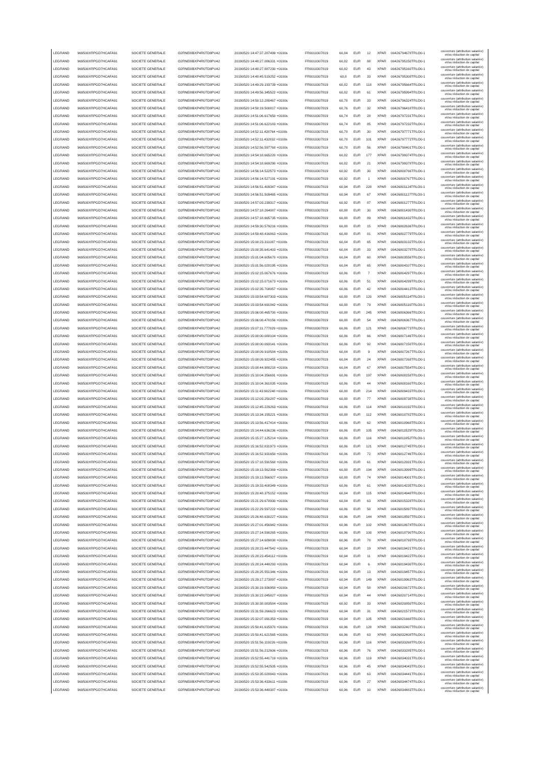| LEGRAND | 969500XRPGD7HCAFA91 | SOCIETE GENERALE | O2RNE8IBXP4R0TD8PU42 | 20190520 14:47:37.287499 +0100s | FR0010307819 | 60,84 | EUR | 12 | XPAR | 00426794678TRLO0-1 | couverture (attribution salariée) et/ou réduction de capital |
| LEGRAND | 969500XRPGD7HCAFA91 | SOCIETE GENERALE | O2RNE8IBXP4R0TD8PU42 | 20190520 14:48:27.086331 +0100s | FR0010307819 | 60,82 | EUR | 88 | XPAR | 00426795150TRLO0-1 | couverture (attribution salariée) et/ou réduction de capital |
| LEGRAND | 969500XRPGD7HCAFA91 | SOCIETE GENERALE | O2RNE8IBXP4R0TD8PU42 | 20190520 14:48:27.887230 +0100s | FR0010307819 | 60,82 | EUR | 43 | XPAR | 00426795160TRLO0-1 | couverture (attribution salariée) et/ou réduction de capital |
| LEGRAND | 969500XRPGD7HCAFA91 | SOCIETE GENERALE | O2RNE8IBXP4R0TD8PU42 | 20190520 14:48:45.519252 +0100s | FR0010307819 | 60,8 | EUR | 33 | XPAR | 00426795308TRLO0-1 | couverture (attribution salariée) et/ou réduction de capital |
| LEGRAND | 969500XRPGD7HCAFA91 | SOCIETE GENERALE | O2RNE8IBXP4R0TD8PU42 | 20190520 14:49:29.193739 +0100s | FR0010307819 | 60,82 | EUR | 118 | XPAR | 00426795664TRLO0-1 | couverture (attribution salariée) et/ou réduction de capital |
| LEGRAND | 969500XRPGD7HCAFA91 | SOCIETE GENERALE | O2RNE8IBXP4R0TD8PU42 | 20190520 14:49:56.345522 +0100s | FR0010307819 | 60,82 | EUR | 61 | XPAR | 00426795994TRLO0-1 | couverture (attribution salariée) et/ou réduction de capital |
| LEGRAND | 969500XRPGD7HCAFA91 | SOCIETE GENERALE | O2RNE8IBXP4R0TD8PU42 | 20190520 14:50:12.280467 +0100s | FR0010307819 | 60,78 | EUR | 33 | XPAR | 00426796324TRLO0-1 | couverture (attribution salariée) et/ou réduction de capital |
| LEGRAND | 969500XRPGD7HCAFA91 | SOCIETE GENERALE | O2RNE8IBXP4R0TD8PU42 | 20190520 14:50:19.500817 +0100s | FR0010307819 | 60,76 | EUR | 32 | XPAR | 00426796418TRLO0-1 | couverture (attribution salariée) et/ou réduction de capital |
| LEGRAND | 969500XRPGD7HCAFA91 | SOCIETE GENERALE | O2RNE8IBXP4R0TD8PU42 | 20190520 14:51:06.617650 +0100s | FR0010307819 | 60,74 | EUR | 28 | XPAR | 00426797231TRLO0-1 | couverture (attribution salariée) et/ou réduction de capital |
| LEGRAND | 969500XRPGD7HCAFA91 | SOCIETE GENERALE | O2RNE8IBXP4R0TD8PU42 | 20190520 14:51:06.622183 +0100s | FR0010307819 | 60,74 | EUR | 85 | XPAR | 00426797232TRLO0-1 | couverture (attribution salariée) et/ou réduction de capital |
| LEGRAND | 969500XRPGD7HCAFA91 | SOCIETE GENERALE | O2RNE8IBXP4R0TD8PU42 | 20190520 14:52:11.428764 +0100s | FR0010307819 | 60,78 | EUR | 30 | XPAR | 00426797771TRLO0-1 | couverture (attribution salariée) et/ou réduction de capital |
| LEGRAND | 969500XRPGD7HCAFA91 | SOCIETE GENERALE | O2RNE8IBXP4R0TD8PU42 | 20190520 14:52:11.432832 +0100s | FR0010307819 | 60,78 | EUR | 101 | XPAR | 00426797772TRLO0-1 | couverture (attribution salariée) et/ou réduction de capital |
| LEGRAND | 969500XRPGD7HCAFA91 | SOCIETE GENERALE | O2RNE8IBXP4R0TD8PU42 | 20190520 14:52:56.597768 +0100s | FR0010307819 | 60,78 | EUR | 56 | XPAR | 00426798401TRLO0-1 | couverture (attribution salariée) et/ou réduction de capital |
| LEGRAND | 969500XRPGD7HCAFA91 | SOCIETE GENERALE | O2RNE8IBXP4R0TD8PU42 | 20190520 14:54:18.665220 +0100s | FR0010307819 | 60,82 | EUR | 177 | XPAR | 00426799374TRLO0-1 | couverture (attribution salariée) et/ou réduction de capital |
| LEGRAND | 969500XRPGD7HCAFA91 | SOCIETE GENERALE | O2RNE8IBXP4R0TD8PU42 | 20190520 14:54:18.669290 +0100s | FR0010307819 | 60,82 | EUR | 21 | XPAR | 00426799378TRLO0-1 | couverture (attribution salariée) et/ou réduction de capital |
| LEGRAND | 969500XRPGD7HCAFA91 | SOCIETE GENERALE | O2RNE8IBXP4R0TD8PU42 | 20190520 14:56:14.522573 +0100s | FR0010307819 | 60,92 | EUR | 30 | XPAR | 00426800766TRLO0-1 | couverture (attribution salariée) et/ou réduction de capital |
| LEGRAND | 969500XRPGD7HCAFA91 | SOCIETE GENERALE | O2RNE8IBXP4R0TD8PU42 | 20190520 14:56:14.527191 +0100s | FR0010307819 | 60,92 | EUR | 1 | XPAR | 00426800767TRLO0-1 | couverture (attribution salariée) et/ou réduction de capital |
| LEGRAND | 969500XRPGD7HCAFA91 | SOCIETE GENERALE | O2RNE8IBXP4R0TD8PU42 | 20190520 14:56:51.409347 +0100s | FR0010307819 | 60,94 | EUR | 228 | XPAR | 00426801124TRLO0-1 | couverture (attribution salariée) et/ou réduction de capital |
| LEGRAND | 969500XRPGD7HCAFA91 | SOCIETE GENERALE | O2RNE8IBXP4R0TD8PU42 | 20190520 14:56:51.509465 +0100s | FR0010307819 | 60,94 | EUR | 67 | XPAR | 00426801127TRLO0-1 | couverture (attribution salariée) et/ou réduction de capital |
| LEGRAND | 969500XRPGD7HCAFA91 | SOCIETE GENERALE | O2RNE8IBXP4R0TD8PU42 | 20190520 14:57:03.239317 +0100s | FR0010307819 | 60,92 | EUR | 87 | XPAR | 00426801277TRLO0-1 | couverture (attribution salariée) et/ou réduction de capital |
| LEGRAND | 969500XRPGD7HCAFA91 | SOCIETE GENERALE | O2RNE8IBXP4R0TD8PU42 | 20190520 14:57:18.264087 +0100s | FR0010307819 | 60,88 | EUR | 30 | XPAR | 00426801430TRLO0-1 | couverture (attribution salariée) et/ou réduction de capital |
| LEGRAND | 969500XRPGD7HCAFA91 | SOCIETE GENERALE | O2RNE8IBXP4R0TD8PU42 | 20190520 14:57:18.665735 +0100s | FR0010307819 | 60,88 | EUR | 89 | XPAR | 00426801432TRLO0-1 | couverture (attribution salariée) et/ou réduction de capital |
| LEGRAND | 969500XRPGD7HCAFA91 | SOCIETE GENERALE | O2RNE8IBXP4R0TD8PU42 | 20190520 14:59:30.579216 +0100s | FR0010307819 | 60,88 | EUR | 15 | XPAR | 00426802636TRLO0-1 | couverture (attribution salariée) et/ou réduction de capital |
| LEGRAND | 969500XRPGD7HCAFA91 | SOCIETE GENERALE | O2RNE8IBXP4R0TD8PU42 | 20190520 14:59:48.416863 +0100s | FR0010307819 | 60,88 | EUR | 81 | XPAR | 00426802779TRLO0-1 | couverture (attribution salariée) et/ou réduction de capital |
| LEGRAND | 969500XRPGD7HCAFA91 | SOCIETE GENERALE | O2RNE8IBXP4R0TD8PU42 | 20190520 15:00:23.311087 +0100s | FR0010307819 | 60,84 | EUR | 65 | XPAR | 00426803132TRLO0-1 | couverture (attribution salariée) et/ou réduction de capital |
| LEGRAND | 969500XRPGD7HCAFA91 | SOCIETE GENERALE | O2RNE8IBXP4R0TD8PU42 | 20190520 15:00:35.641403 +0100s | FR0010307819 | 60,84 | EUR | 33 | XPAR | 00426803278TRLO0-1 | couverture (attribution salariée) et/ou réduction de capital |
| LEGRAND | 969500XRPGD7HCAFA91 | SOCIETE GENERALE | O2RNE8IBXP4R0TD8PU42 | 20190520 15:01:04.605670 +0100s | FR0010307819 | 60,84 | EUR | 60 | XPAR | 00426803556TRLO0-1 | couverture (attribution salariée) et/ou réduction de capital |
| LEGRAND | 969500XRPGD7HCAFA91 | SOCIETE GENERALE | O2RNE8IBXP4R0TD8PU42 | 20190520 15:01:56.028195 +0100s | FR0010307819 | 60,84 | EUR | 65 | XPAR | 00426804107TRLO0-1 | couverture (attribution salariée) et/ou réduction de capital |
| LEGRAND | 969500XRPGD7HCAFA91 | SOCIETE GENERALE | O2RNE8IBXP4R0TD8PU42 | 20190520 15:02:15.067676 +0100s | FR0010307819 | 60,86 | EUR | 7 | XPAR | 00426804297TRLO0-1 | couverture (attribution salariée) et/ou réduction de capital |
| LEGRAND | 969500XRPGD7HCAFA91 | SOCIETE GENERALE | O2RNE8IBXP4R0TD8PU42 | 20190520 15:02:15.071673 +0100s | FR0010307819 | 60,86 | EUR | 51 | XPAR | 00426804299TRLO0-1 | couverture (attribution salariée) et/ou réduction de capital |
| LEGRAND | 969500XRPGD7HCAFA91 | SOCIETE GENERALE | O2RNE8IBXP4R0TD8PU42 | 20190520 15:02:35.708057 +0100s | FR0010307819 | 60,86 | EUR | 42 | XPAR | 00426804413TRLO0-1 | couverture (attribution salariée) et/ou réduction de capital |
| LEGRAND | 969500XRPGD7HCAFA91 | SOCIETE GENERALE | O2RNE8IBXP4R0TD8PU42 | 20190520 15:03:54.687303 +0100s | FR0010307819 | 60,88 | EUR | 120 | XPAR | 00426805114TRLO0-1 | couverture (attribution salariée) et/ou réduction de capital |
| LEGRAND | 969500XRPGD7HCAFA91 | SOCIETE GENERALE | O2RNE8IBXP4R0TD8PU42 | 20190520 15:03:54.691842 +0100s | FR0010307819 | 60,88 | EUR | 79 | XPAR | 00426805116TRLO0-1 | couverture (attribution salariée) et/ou réduction de capital |
| LEGRAND | 969500XRPGD7HCAFA91 | SOCIETE GENERALE | O2RNE8IBXP4R0TD8PU42 | 20190520 15:06:08.465700 +0100s | FR0010307819 | 60,88 | EUR | 245 | XPAR | 00426806366TRLO0-1 | couverture (attribution salariée) et/ou réduction de capital |
| LEGRAND | 969500XRPGD7HCAFA91 | SOCIETE GENERALE | O2RNE8IBXP4R0TD8PU42 | 20190520 15:06:08.470156 +0100s | FR0010307819 | 60,88 | EUR | 54 | XPAR | 00426806367TRLO0-1 | couverture (attribution salariée) et/ou réduction de capital |
| LEGRAND | 969500XRPGD7HCAFA91 | SOCIETE GENERALE | O2RNE8IBXP4R0TD8PU42 | 20190520 15:07:11.777829 +0100s | FR0010307819 | 60,86 | EUR | 121 | XPAR | 00426806773TRLO0-1 | couverture (attribution salariée) et/ou réduction de capital |
| LEGRAND | 969500XRPGD7HCAFA91 | SOCIETE GENERALE | O2RNE8IBXP4R0TD8PU42 | 20190520 15:08:00.088104 +0100s | FR0010307819 | 60,86 | EUR | 66 | XPAR | 00426807146TRLO0-1 | couverture (attribution salariée) et/ou réduction de capital |
| LEGRAND | 969500XRPGD7HCAFA91 | SOCIETE GENERALE | O2RNE8IBXP4R0TD8PU42 | 20190520 15:08:00.093141 +0100s | FR0010307819 | 60,86 | EUR | 92 | XPAR | 00426807150TRLO0-1 | couverture (attribution salariée) et/ou réduction de capital |
| LEGRAND | 969500XRPGD7HCAFA91 | SOCIETE GENERALE | O2RNE8IBXP4R0TD8PU42 | 20190520 15:08:09.918584 +0100s | FR0010307819 | 60,84 | EUR | 9 | XPAR | 00426807267TRLO0-1 | couverture (attribution salariée) et/ou réduction de capital |
| LEGRAND | 969500XRPGD7HCAFA91 | SOCIETE GENERALE | O2RNE8IBXP4R0TD8PU42 | 20190520 15:08:09.922455 +0100s | FR0010307819 | 60,84 | EUR | 24 | XPAR | 00426807268TRLO0-1 | couverture (attribution salariée) et/ou réduction de capital |
| LEGRAND | 969500XRPGD7HCAFA91 | SOCIETE GENERALE | O2RNE8IBXP4R0TD8PU42 | 20190520 15:08:44.988218 +0100s | FR0010307819 | 60,84 | EUR | 67 | XPAR | 00426807554TRLO0-1 | couverture (attribution salariée) et/ou réduction de capital |
| LEGRAND | 969500XRPGD7HCAFA91 | SOCIETE GENERALE | O2RNE8IBXP4R0TD8PU42 | 20190520 15:10:04.356691 +0100s | FR0010307819 | 60,86 | EUR | 197 | XPAR | 00426808158TRLO0-1 | couverture (attribution salariée) et/ou réduction de capital |
| LEGRAND | 969500XRPGD7HCAFA91 | SOCIETE GENERALE | O2RNE8IBXP4R0TD8PU42 | 20190520 15:10:04.361835 +0100s | FR0010307819 | 60,86 | EUR | 44 | XPAR | 00426808160TRLO0-1 | couverture (attribution salariée) et/ou réduction de capital |
| LEGRAND | 969500XRPGD7HCAFA91 | SOCIETE GENERALE | O2RNE8IBXP4R0TD8PU42 | 20190520 15:11:43.902248 +0100s | FR0010307819 | 60,88 | EUR | 214 | XPAR | 00426809433TRLO0-1 | couverture (attribution salariée) et/ou réduction de capital |
| LEGRAND | 969500XRPGD7HCAFA91 | SOCIETE GENERALE | O2RNE8IBXP4R0TD8PU42 | 20190520 15:12:03.250287 +0100s | FR0010307819 | 60,88 | EUR | 77 | XPAR | 00426809738TRLO0-1 | couverture (attribution salariée) et/ou réduction de capital |
| LEGRAND | 969500XRPGD7HCAFA91 | SOCIETE GENERALE | O2RNE8IBXP4R0TD8PU42 | 20190520 15:12:45.229263 +0100s | FR0010307819 | 60,86 | EUR | 114 | XPAR | 00426810192TRLO0-1 | couverture (attribution salariée) et/ou réduction de capital |
| LEGRAND | 969500XRPGD7HCAFA91 | SOCIETE GENERALE | O2RNE8IBXP4R0TD8PU42 | 20190520 15:13:34.155221 +0100s | FR0010307819 | 60,88 | EUR | 112 | XPAR | 00426810782TRLO0-1 | couverture (attribution salariée) et/ou réduction de capital |
| LEGRAND | 969500XRPGD7HCAFA91 | SOCIETE GENERALE | O2RNE8IBXP4R0TD8PU42 | 20190520 15:13:56.417414 +0100s | FR0010307819 | 60,86 | EUR | 62 | XPAR | 00426810968TRLO0-1 | couverture (attribution salariée) et/ou réduction de capital |
| LEGRAND | 969500XRPGD7HCAFA91 | SOCIETE GENERALE | O2RNE8IBXP4R0TD8PU42 | 20190520 15:14:44.636236 +0100s | FR0010307819 | 60,86 | EUR | 105 | XPAR | 00426811529TRLO0-1 | couverture (attribution salariée) et/ou réduction de capital |
| LEGRAND | 969500XRPGD7HCAFA91 | SOCIETE GENERALE | O2RNE8IBXP4R0TD8PU42 | 20190520 15:15:27.125214 +0100s | FR0010307819 | 60,86 | EUR | 116 | XPAR | 00426811852TRLO0-1 | couverture (attribution salariée) et/ou réduction de capital |
| LEGRAND | 969500XRPGD7HCAFA91 | SOCIETE GENERALE | O2RNE8IBXP4R0TD8PU42 | 20190520 15:16:52.831973 +0100s | FR0010307819 | 60,86 | EUR | 121 | XPAR | 00426812745TRLO0-1 | couverture (attribution salariée) et/ou réduction de capital |
| LEGRAND | 969500XRPGD7HCAFA91 | SOCIETE GENERALE | O2RNE8IBXP4R0TD8PU42 | 20190520 15:16:52.931650 +0100s | FR0010307819 | 60,86 | EUR | 72 | XPAR | 00426812746TRLO0-1 | couverture (attribution salariée) et/ou réduction de capital |
| LEGRAND | 969500XRPGD7HCAFA91 | SOCIETE GENERALE | O2RNE8IBXP4R0TD8PU42 | 20190520 15:17:18.591568 +0100s | FR0010307819 | 60,86 | EUR | 61 | XPAR | 00426812931TRLO0-1 | couverture (attribution salariée) et/ou réduction de capital |
| LEGRAND | 969500XRPGD7HCAFA91 | SOCIETE GENERALE | O2RNE8IBXP4R0TD8PU42 | 20190520 15:19:13.562369 +0100s | FR0010307819 | 60,88 | EUR | 194 | XPAR | 00426813999TRLO0-1 | couverture (attribution salariée) et/ou réduction de capital |
| LEGRAND | 969500XRPGD7HCAFA91 | SOCIETE GENERALE | O2RNE8IBXP4R0TD8PU42 | 20190520 15:19:13.566927 +0100s | FR0010307819 | 60,88 | EUR | 74 | XPAR | 00426814001TRLO0-1 | couverture (attribution salariée) et/ou réduction de capital |
| LEGRAND | 969500XRPGD7HCAFA91 | SOCIETE GENERALE | O2RNE8IBXP4R0TD8PU42 | 20190520 15:19:33.408349 +0100s | FR0010307819 | 60,86 | EUR | 61 | XPAR | 00426814235TRLO0-1 | couverture (attribution salariée) et/ou réduction de capital |
| LEGRAND | 969500XRPGD7HCAFA91 | SOCIETE GENERALE | O2RNE8IBXP4R0TD8PU42 | 20190520 15:20:48.375152 +0100s | FR0010307819 | 60,84 | EUR | 115 | XPAR | 00426814948TRLO0-1 | couverture (attribution salariée) et/ou réduction de capital |
| LEGRAND | 969500XRPGD7HCAFA91 | SOCIETE GENERALE | O2RNE8IBXP4R0TD8PU42 | 20190520 15:21:29.678930 +0100s | FR0010307819 | 60,84 | EUR | 63 | XPAR | 00426815328TRLO0-1 | couverture (attribution salariée) et/ou réduction de capital |
| LEGRAND | 969500XRPGD7HCAFA91 | SOCIETE GENERALE | O2RNE8IBXP4R0TD8PU42 | 20190520 15:22:29.597222 +0100s | FR0010307819 | 60,86 | EUR | 58 | XPAR | 00426815897TRLO0-1 | couverture (attribution salariée) et/ou réduction de capital |
| LEGRAND | 969500XRPGD7HCAFA91 | SOCIETE GENERALE | O2RNE8IBXP4R0TD8PU42 | 20190520 15:26:48.630227 +0100s | FR0010307819 | 60,96 | EUR | 144 | XPAR | 00426818597TRLO0-1 | couverture (attribution salariée) et/ou réduction de capital |
| LEGRAND | 969500XRPGD7HCAFA91 | SOCIETE GENERALE | O2RNE8IBXP4R0TD8PU42 | 20190520 15:27:01.456942 +0100s | FR0010307819 | 60,96 | EUR | 102 | XPAR | 00426818674TRLO0-1 | couverture (attribution salariée) et/ou réduction de capital |
| LEGRAND | 969500XRPGD7HCAFA91 | SOCIETE GENERALE | O2RNE8IBXP4R0TD8PU42 | 20190520 15:27:14.590265 +0100s | FR0010307819 | 60,96 | EUR | 100 | XPAR | 00426818790TRLO0-1 | couverture (attribution salariée) et/ou réduction de capital |
| LEGRAND | 969500XRPGD7HCAFA91 | SOCIETE GENERALE | O2RNE8IBXP4R0TD8PU42 | 20190520 15:27:14.689838 +0100s | FR0010307819 | 60,96 | EUR | 78 | XPAR | 00426818793TRLO0-1 | couverture (attribution salariée) et/ou réduction de capital |
| LEGRAND | 969500XRPGD7HCAFA91 | SOCIETE GENERALE | O2RNE8IBXP4R0TD8PU42 | 20190520 15:28:23.447542 +0100s | FR0010307819 | 60,94 | EUR | 19 | XPAR | 00426819421TRLO0-1 | couverture (attribution salariée) et/ou réduction de capital |
| LEGRAND | 969500XRPGD7HCAFA91 | SOCIETE GENERALE | O2RNE8IBXP4R0TD8PU42 | 20190520 15:28:23.454112 +0100s | FR0010307819 | 60,94 | EUR | 11 | XPAR | 00426819422TRLO0-1 | couverture (attribution salariée) et/ou réduction de capital |
| LEGRAND | 969500XRPGD7HCAFA91 | SOCIETE GENERALE | O2RNE8IBXP4R0TD8PU42 | 20190520 15:28:24.448293 +0100s | FR0010307819 | 60,94 | EUR | 6 | XPAR | 00426819430TRLO0-1 | couverture (attribution salariée) et/ou réduction de capital |
| LEGRAND | 969500XRPGD7HCAFA91 | SOCIETE GENERALE | O2RNE8IBXP4R0TD8PU42 | 20190520 15:28:25.551346 +0100s | FR0010307819 | 60,94 | EUR | 13 | XPAR | 00426819457TRLO0-1 | couverture (attribution salariée) et/ou réduction de capital |
| LEGRAND | 969500XRPGD7HCAFA91 | SOCIETE GENERALE | O2RNE8IBXP4R0TD8PU42 | 20190520 15:29:17.273897 +0100s | FR0010307819 | 60,94 | EUR | 149 | XPAR | 00426819963TRLO0-1 | couverture (attribution salariée) et/ou réduction de capital |
| LEGRAND | 969500XRPGD7HCAFA91 | SOCIETE GENERALE | O2RNE8IBXP4R0TD8PU42 | 20190520 15:30:19.936958 +0100s | FR0010307819 | 60,94 | EUR | 58 | XPAR | 00426820672TRLO0-1 | couverture (attribution salariée) et/ou réduction de capital |
| LEGRAND | 969500XRPGD7HCAFA91 | SOCIETE GENERALE | O2RNE8IBXP4R0TD8PU42 | 20190520 15:30:22.045827 +0100s | FR0010307819 | 60,94 | EUR | 44 | XPAR | 00426820714TRLO0-1 | couverture (attribution salariée) et/ou réduction de capital |
| LEGRAND | 969500XRPGD7HCAFA91 | SOCIETE GENERALE | O2RNE8IBXP4R0TD8PU42 | 20190520 15:30:38.083584 +0100s | FR0010307819 | 60,92 | EUR | 33 | XPAR | 00426820850TRLO0-1 | couverture (attribution salariée) et/ou réduction de capital |
| LEGRAND | 969500XRPGD7HCAFA91 | SOCIETE GENERALE | O2RNE8IBXP4R0TD8PU42 | 20190520 15:31:59.266623 +0100s | FR0010307819 | 60,94 | EUR | 31 | XPAR | 00426821573TRLO0-1 | couverture (attribution salariée) et/ou réduction de capital |
| LEGRAND | 969500XRPGD7HCAFA91 | SOCIETE GENERALE | O2RNE8IBXP4R0TD8PU42 | 20190520 15:32:07.091353 +0100s | FR0010307819 | 60,94 | EUR | 105 | XPAR | 00426821668TRLO0-1 | couverture (attribution salariée) et/ou réduction de capital |
| LEGRAND | 969500XRPGD7HCAFA91 | SOCIETE GENERALE | O2RNE8IBXP4R0TD8PU42 | 20190520 15:50:41.615970 +0100s | FR0010307819 | 60,96 | EUR | 128 | XPAR | 00426832407TRLO0-1 | couverture (attribution salariée) et/ou réduction de capital |
| LEGRAND | 969500XRPGD7HCAFA91 | SOCIETE GENERALE | O2RNE8IBXP4R0TD8PU42 | 20190520 15:50:41.621565 +0100s | FR0010307819 | 60,96 | EUR | 63 | XPAR | 00426832408TRLO0-1 | couverture (attribution salariée) et/ou réduction de capital |
| LEGRAND | 969500XRPGD7HCAFA91 | SOCIETE GENERALE | O2RNE8IBXP4R0TD8PU42 | 20190520 15:51:56.119226 +0100s | FR0010307819 | 60,96 | EUR | 116 | XPAR | 00426833268TRLO0-1 | couverture (attribution salariée) et/ou réduction de capital |
| LEGRAND | 969500XRPGD7HCAFA91 | SOCIETE GENERALE | O2RNE8IBXP4R0TD8PU42 | 20190520 15:51:56.212606 +0100s | FR0010307819 | 60,96 | EUR | 76 | XPAR | 00426833285TRLO0-1 | couverture (attribution salariée) et/ou réduction de capital |
| LEGRAND | 969500XRPGD7HCAFA91 | SOCIETE GENERALE | O2RNE8IBXP4R0TD8PU42 | 20190520 15:52:55.441719 +0100s | FR0010307819 | 60,96 | EUR | 119 | XPAR | 00426834031TRLO0-1 | couverture (attribution salariée) et/ou réduction de capital |
| LEGRAND | 969500XRPGD7HCAFA91 | SOCIETE GENERALE | O2RNE8IBXP4R0TD8PU42 | 20190520 15:52:55.542505 +0100s | FR0010307819 | 60,96 | EUR | 45 | XPAR | 00426834043TRLO0-1 | couverture (attribution salariée) et/ou réduction de capital |
| LEGRAND | 969500XRPGD7HCAFA91 | SOCIETE GENERALE | O2RNE8IBXP4R0TD8PU42 | 20190520 15:53:35.028843 +0100s | FR0010307819 | 60,96 | EUR | 63 | XPAR | 00426834441TRLO0-1 | couverture (attribution salariée) et/ou réduction de capital |
| LEGRAND | 969500XRPGD7HCAFA91 | SOCIETE GENERALE | O2RNE8IBXP4R0TD8PU42 | 20190520 15:53:36.433611 +0100s | FR0010307819 | 60,96 | EUR | 27 | XPAR | 00426834474TRLO0-1 | couverture (attribution salariée) et/ou réduction de capital |
| LEGRAND | 969500XRPGD7HCAFA91 | SOCIETE GENERALE | O2RNE8IBXP4R0TD8PU42 | 20190520 15:53:36.448387 +0100s | FR0010307819 | 60,96 | EUR | 10 | XPAR | 00426834483TRLO0-1 | couverture (attribution salariée) et/ou réduction de capital |